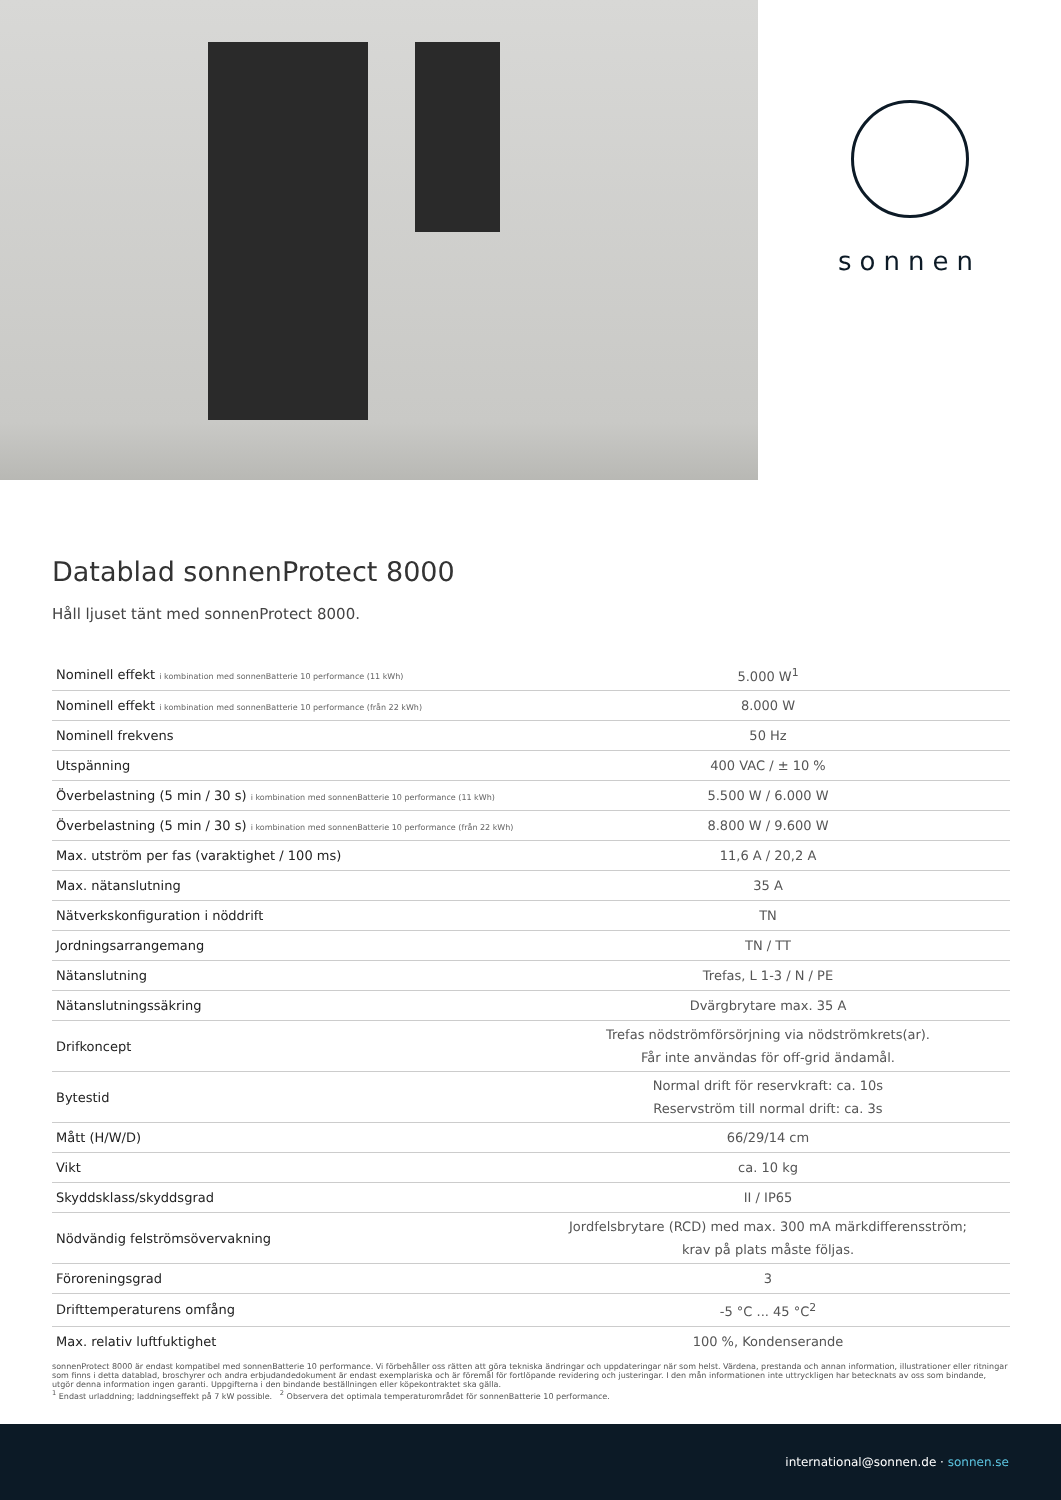sonnen
Datablad sonnenProtect 8000
Håll ljuset tänt med sonnenProtect 8000.
| Nominell effekt i kombination med sonnenBatterie 10 performance (11 kWh) | 5.000 W<sup>1</sup> |
| Nominell effekt i kombination med sonnenBatterie 10 performance (från 22 kWh) | 8.000 W |
| Nominell frekvens | 50 Hz |
| Utspänning | 400 VAC / ± 10 % |
| Överbelastning (5 min / 30 s) i kombination med sonnenBatterie 10 performance (11 kWh) | 5.500 W / 6.000 W |
| Överbelastning (5 min / 30 s) i kombination med sonnenBatterie 10 performance (från 22 kWh) | 8.800 W / 9.600 W |
| Max. utström per fas (varaktighet / 100 ms) | 11,6 A / 20,2 A |
| Max. nätanslutning | 35 A |
| Nätverkskonfiguration i nöddrift | TN |
| Jordningsarrangemang | TN / TT |
| Nätanslutning | Trefas, L 1-3 / N / PE |
| Nätanslutningssäkring | Dvärgbrytare max. 35 A |
| Drifkoncept | Trefas nödströmförsörjning via nödströmkrets(ar). Får inte användas för off-grid ändamål. |
| Bytestid | Normal drift för reservkraft: ca. 10s Reservström till normal drift: ca. 3s |
| Mått (H/W/D) | 66/29/14 cm |
| Vikt | ca. 10 kg |
| Skyddsklass/skyddsgrad | II / IP65 |
| Nödvändig felströmsövervakning | Jordfelsbrytare (RCD) med max. 300 mA märkdifferensström; krav på plats måste följas. |
| Föroreningsgrad | 3 |
| Drifttemperaturens omfång | -5 °C ... 45 °C<sup>2</sup> |
| Max. relativ luftfuktighet | 100 %, Kondenserande |
sonnenProtect 8000 är endast kompatibel med sonnenBatterie 10 performance. Vi förbehåller oss rätten att göra tekniska ändringar och uppdateringar när som helst. Värdena, prestanda och annan information, illustrationer eller ritningar som finns i detta datablad, broschyrer och andra erbjudandedokument är endast exemplariska och är föremål för fortlöpande revidering och justeringar. I den mån informationen inte uttryckligen har betecknats av oss som bindande, utgör denna information ingen garanti. Uppgifterna i den bindande beställningen eller köpekontraktet ska gälla.
<sup>1</sup> Endast urladdning; laddningseffekt på 7 kW possible. <sup>2</sup> Observera det optimala temperaturområdet för sonnenBatterie 10 performance.
international@sonnen.de · sonnen.se